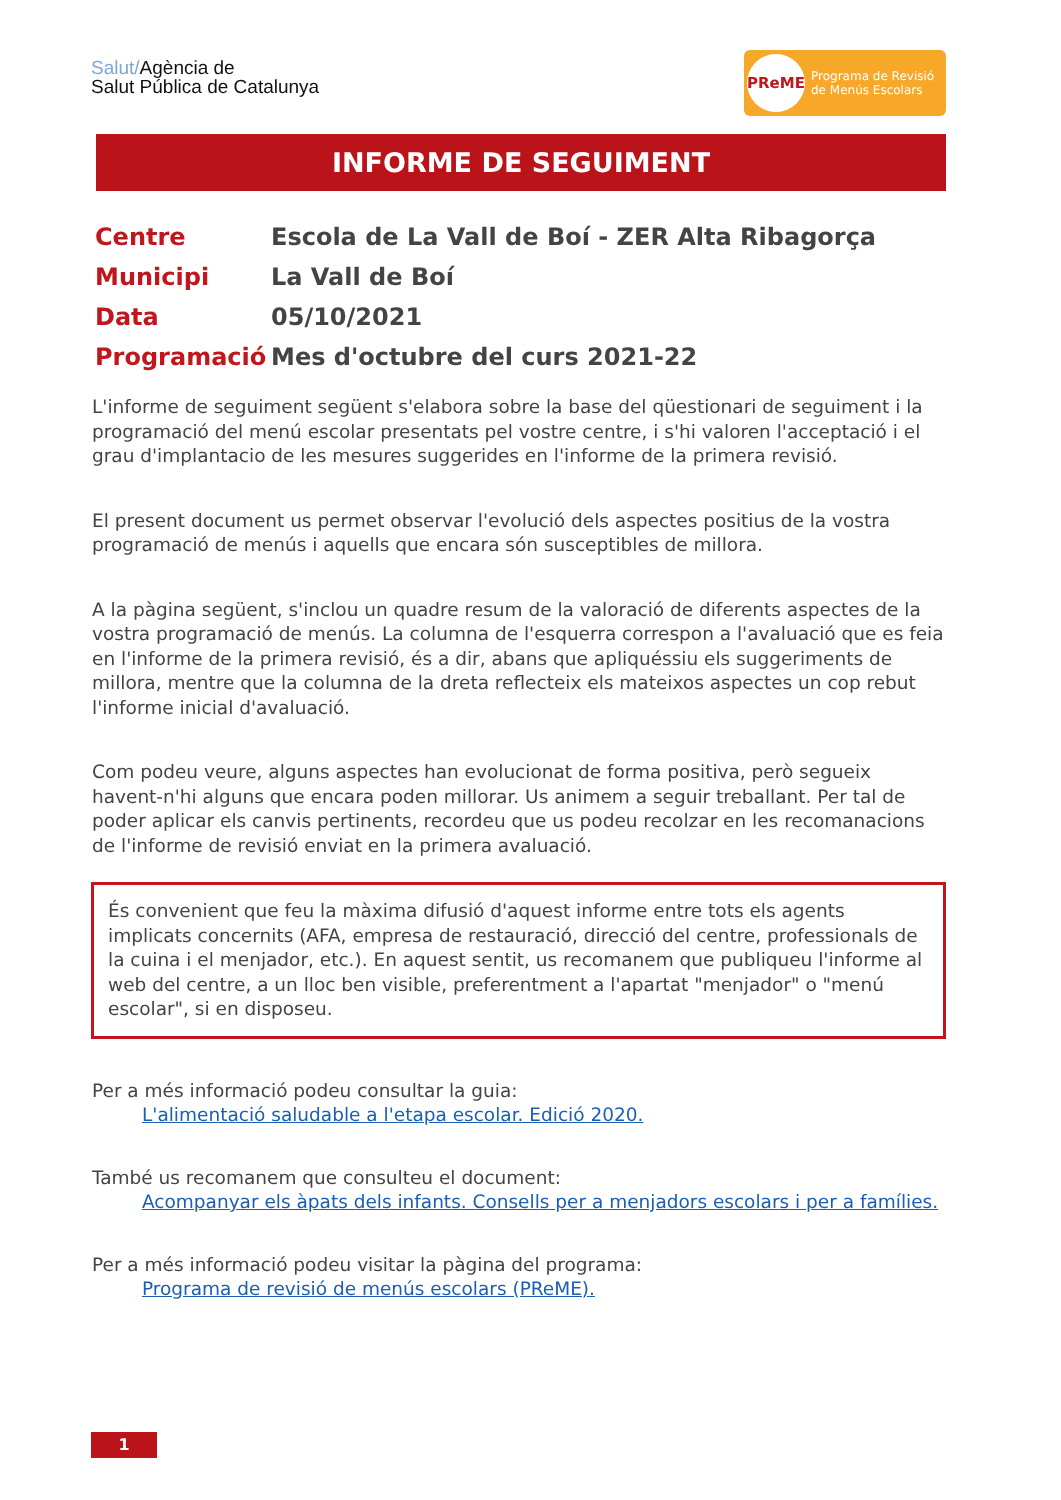Salut/Agència de
Salut Pública de Catalunya
PReME
Programa de Revisió
de Menús Escolars
INFORME DE SEGUIMENT
| Centre | Escola de La Vall de Boí - ZER Alta Ribagorça |
| Municipi | La Vall de Boí |
| Data | 05/10/2021 |
| Programació | Mes d'octubre del curs 2021-22 |
L'informe de seguiment següent s'elabora sobre la base del qüestionari de seguiment i la programació del menú escolar presentats pel vostre centre, i s'hi valoren l'acceptació i el grau d'implantacio de les mesures suggerides en l'informe de la primera revisió.
El present document us permet observar l'evolució dels aspectes positius de la vostra programació de menús i aquells que encara són susceptibles de millora.
A la pàgina següent, s'inclou un quadre resum de la valoració de diferents aspectes de la vostra programació de menús. La columna de l'esquerra correspon a l'avaluació que es feia en l'informe de la primera revisió, és a dir, abans que apliquéssiu els suggeriments de millora, mentre que la columna de la dreta reflecteix els mateixos aspectes un cop rebut l'informe inicial d'avaluació.
Com podeu veure, alguns aspectes han evolucionat de forma positiva, però segueix havent-n'hi alguns que encara poden millorar. Us animem a seguir treballant. Per tal de poder aplicar els canvis pertinents, recordeu que us podeu recolzar en les recomanacions de l'informe de revisió enviat en la primera avaluació.
És convenient que feu la màxima difusió d'aquest informe entre tots els agents implicats concernits (AFA, empresa de restauració, direcció del centre, professionals de la cuina i el menjador, etc.). En aquest sentit, us recomanem que publiqueu l'informe al web del centre, a un lloc ben visible, preferentment a l'apartat "menjador" o "menú escolar", si en disposeu.
Per a més informació podeu consultar la guia:
L'alimentació saludable a l'etapa escolar. Edició 2020.
També us recomanem que consulteu el document:
Acompanyar els àpats dels infants. Consells per a menjadors escolars i per a famílies.
Per a més informació podeu visitar la pàgina del programa:
Programa de revisió de menús escolars (PReME).
1